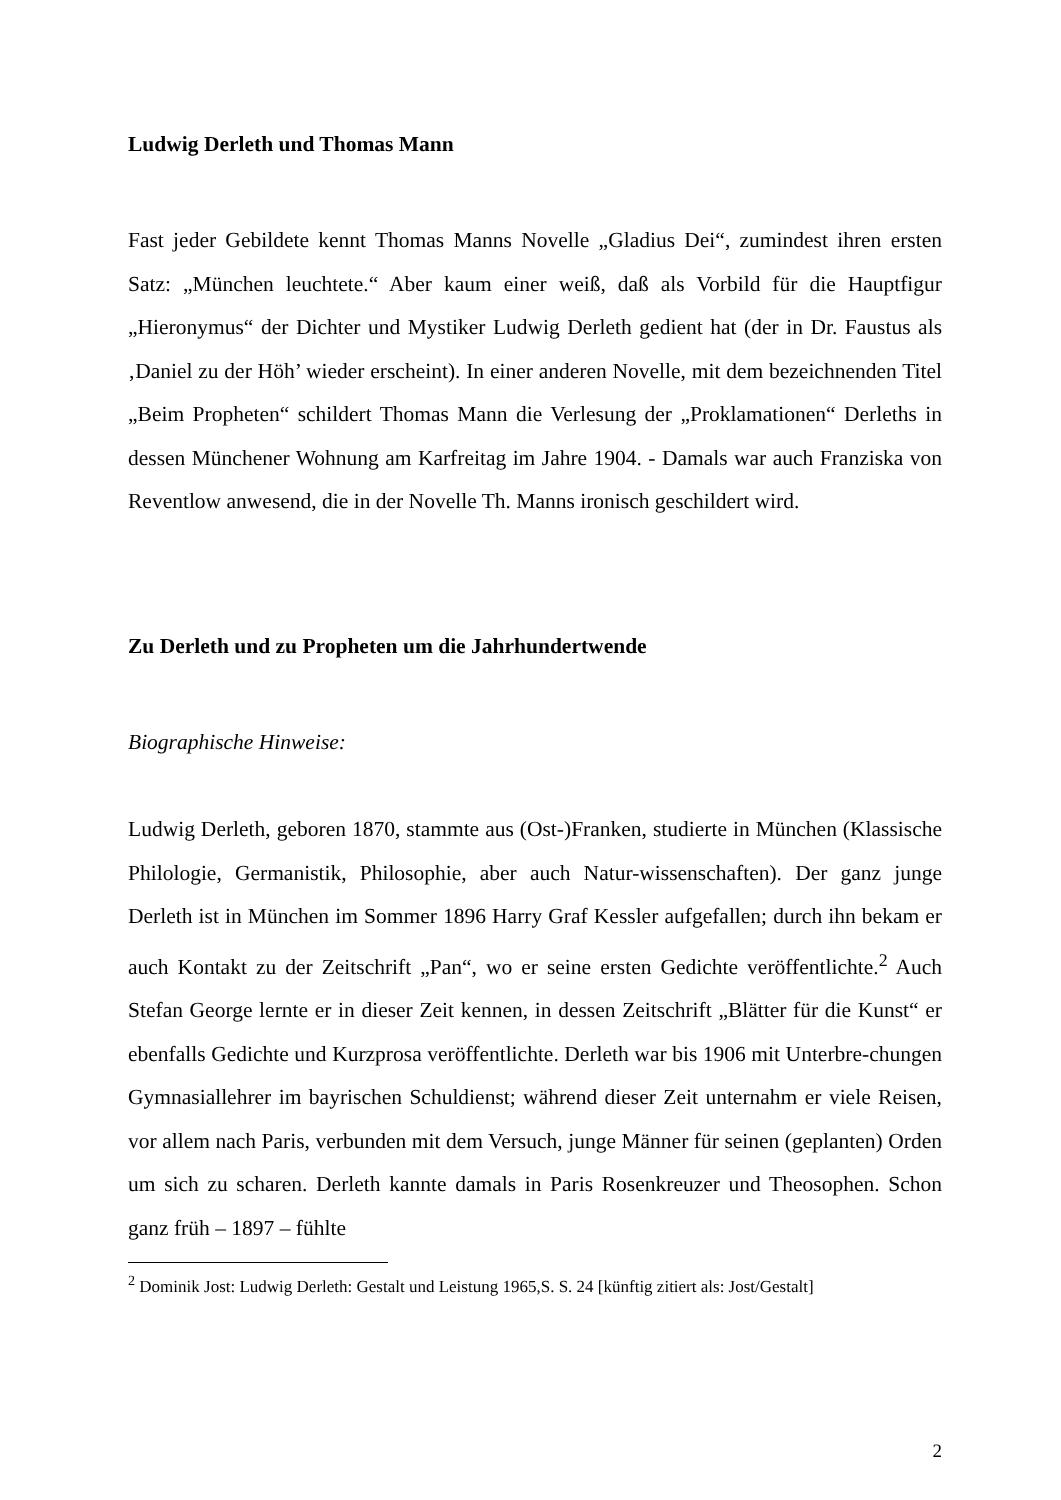Ludwig Derleth und Thomas Mann
Fast jeder Gebildete kennt Thomas Manns Novelle „Gladius Dei“, zumindest ihren ersten Satz: „München leuchtete.“ Aber kaum einer weiß, daß als Vorbild für die Hauptfigur „Hieronymus“ der Dichter und Mystiker Ludwig Derleth gedient hat (der in Dr. Faustus als ‚Daniel zu der Höh’ wieder erscheint). In einer anderen Novelle, mit dem bezeichnenden Titel „Beim Propheten“ schildert Thomas Mann die Verlesung der „Proklamationen“ Derleths in dessen Münchener Wohnung am Karfreitag im Jahre 1904. - Damals war auch Franziska von Reventlow anwesend, die in der Novelle Th. Manns ironisch geschildert wird.
Zu Derleth und zu Propheten um die Jahrhundertwende
Biographische Hinweise:
Ludwig Derleth, geboren 1870, stammte aus (Ost-)Franken, studierte in München (Klassische Philologie, Germanistik, Philosophie, aber auch Natur-wissenschaften). Der ganz junge Derleth ist in München im Sommer 1896 Harry Graf Kessler aufgefallen; durch ihn bekam er auch Kontakt zu der Zeitschrift „Pan“, wo er seine ersten Gedichte veröffentlichte.<sup>2</sup> Auch Stefan George lernte er in dieser Zeit kennen, in dessen Zeitschrift „Blätter für die Kunst“ er ebenfalls Gedichte und Kurzprosa veröffentlichte. Derleth war bis 1906 mit Unterbre-chungen Gymnasiallehrer im bayrischen Schuldienst; während dieser Zeit unternahm er viele Reisen, vor allem nach Paris, verbunden mit dem Versuch, junge Männer für seinen (geplanten) Orden um sich zu scharen. Derleth kannte damals in Paris Rosenkreuzer und Theosophen. Schon ganz früh – 1897 – fühlte
<sup>2</sup> Dominik Jost: Ludwig Derleth: Gestalt und Leistung 1965,S. S. 24 [künftig zitiert als: Jost/Gestalt]
2